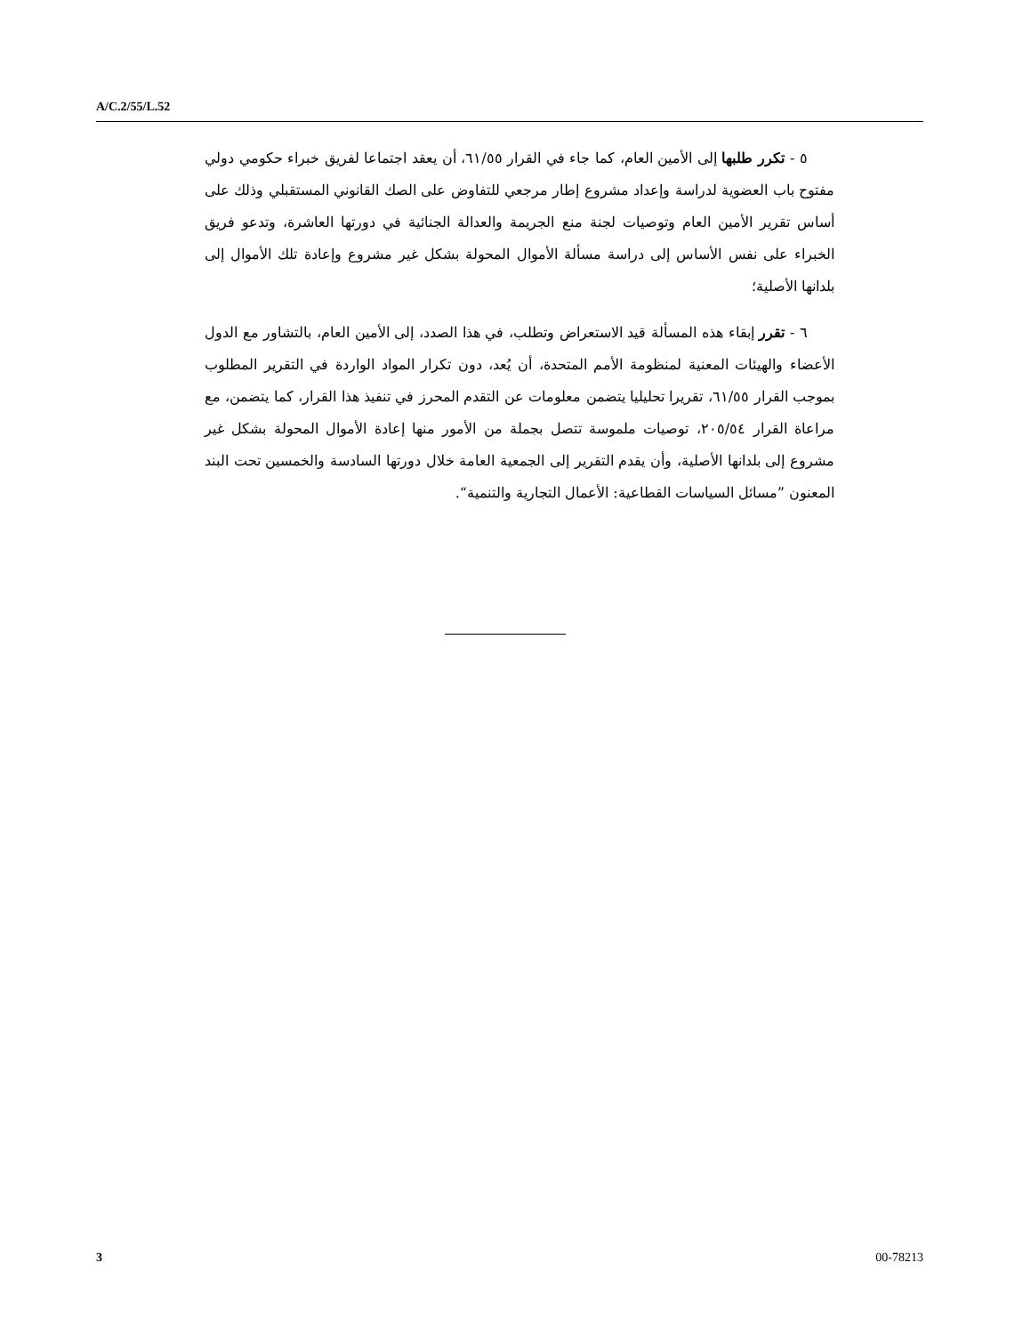A/C.2/55/L.52
٥ - تكرر طلبها إلى الأمين العام، كما جاء في القرار ٦١/٥٥، أن يعقد اجتماعا لفريق خبراء حكومي دولي مفتوح باب العضوية لدراسة وإعداد مشروع إطار مرجعي للتفاوض على الصك القانوني المستقبلي وذلك على أساس تقرير الأمين العام وتوصيات لجنة منع الجريمة والعدالة الجنائية في دورتها العاشرة، وتدعو فريق الخبراء على نفس الأساس إلى دراسة مسألة الأموال المحولة بشكل غير مشروع وإعادة تلك الأموال إلى بلدانها الأصلية؛
٦ - تقرر إبقاء هذه المسألة قيد الاستعراض وتطلب، في هذا الصدد، إلى الأمين العام، بالتشاور مع الدول الأعضاء والهيئات المعنية لمنظومة الأمم المتحدة، أن يُعد، دون تكرار المواد الواردة في التقرير المطلوب بموجب القرار ٦١/٥٥، تقريرا تحليليا يتضمن معلومات عن التقدم المحرز في تنفيذ هذا القرار، كما يتضمن، مع مراعاة القرار ٢٠٥/٥٤، توصيات ملموسة تتصل بجملة من الأمور منها إعادة الأموال المحولة بشكل غير مشروع إلى بلدانها الأصلية، وأن يقدم التقرير إلى الجمعية العامة خلال دورتها السادسة والخمسين تحت البند المعنون ”مسائل السياسات القطاعية: الأعمال التجارية والتنمية“.
3 00-78213